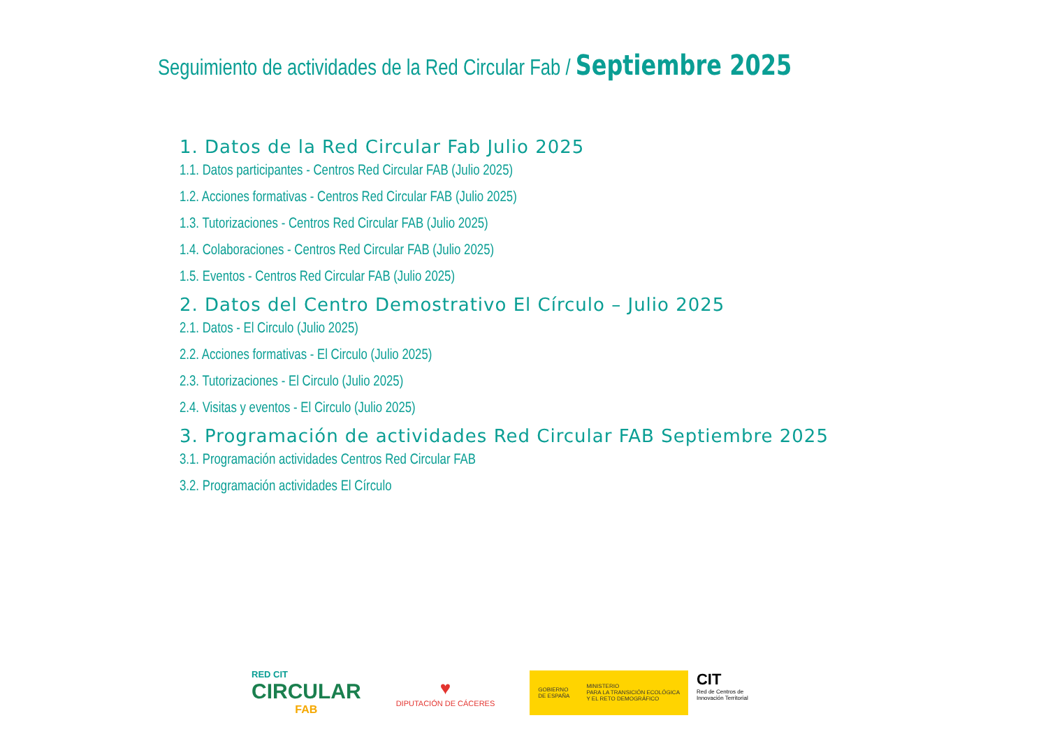Seguimiento de actividades de la Red Circular Fab / Septiembre 2025
1. Datos de la Red Circular Fab Julio 2025
1.1. Datos participantes - Centros Red Circular FAB (Julio 2025)
1.2. Acciones formativas - Centros Red Circular FAB (Julio 2025)
1.3. Tutorizaciones - Centros Red Circular FAB (Julio 2025)
1.4. Colaboraciones - Centros Red Circular FAB (Julio 2025)
1.5. Eventos - Centros Red Circular FAB (Julio 2025)
2. Datos del Centro Demostrativo El Círculo – Julio 2025
2.1. Datos - El Circulo (Julio 2025)
2.2. Acciones formativas - El Circulo (Julio 2025)
2.3. Tutorizaciones - El Circulo (Julio 2025)
2.4. Visitas y eventos - El Circulo (Julio 2025)
3. Programación de actividades Red Circular FAB Septiembre 2025
3.1. Programación actividades Centros Red Circular FAB
3.2. Programación actividades El Círculo
RED CIT
CIRCULAR
FAB
♥
DIPUTACIÓN DE CÁCERES
GOBIERNO
DE ESPAÑA
MINISTERIO
PARA LA TRANSICIÓN ECOLÓGICA
Y EL RETO DEMOGRÁFICO
CIT
Red de Centros de
Innovación Territorial